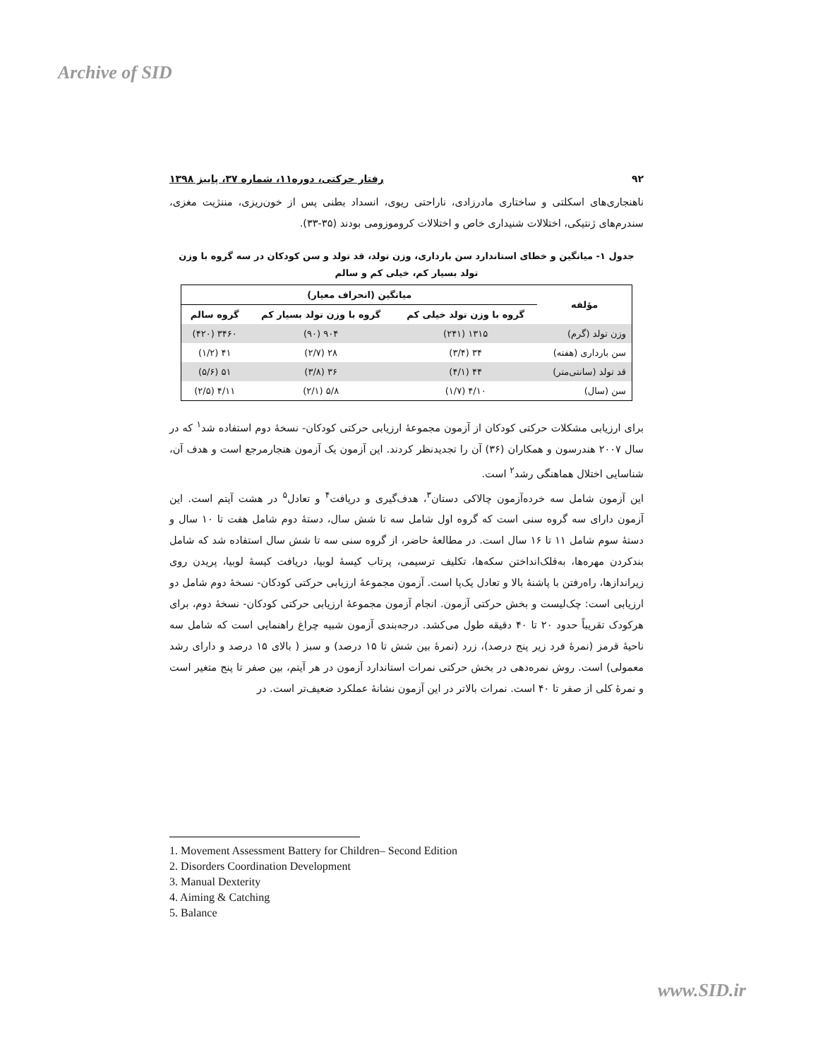Archive of SID
۹۲ رفتار حرکتی، دوره۱۱، شماره ۳۷، پاییز ۱۳۹۸
ناهنجاری‌های اسکلتی و ساختاری مادرزادی، ناراحتی ریوی، انسداد بطنی پس از خون‌ریزی، مننژیت مغزی، سندرم‌های ژنتیکی، اختلالات شنیداری خاص و اختلالات کروموزومی بودند (۳۵-۳۳).
جدول ۱- میانگین و خطای استاندارد سن بارداری، وزن تولد، قد تولد و سن کودکان در سه گروه با وزن
تولد بسیار کم، خیلی کم و سالم
| مؤلفه | میانگین (انحراف معیار) | | |
| --- | --- | --- | --- |
| | گروه با وزن تولد خیلی کم | گروه با وزن تولد بسیار کم | گروه سالم |
| وزن تولد (گرم) | ۱۳۱۵ (۲۴۱) | ۹۰۴ (۹۰) | ۳۴۶۰ (۴۲۰) |
| سن بارداری (هفته) | ۳۴ (۳/۴) | ۲۸ (۲/۷) | ۴۱ (۱/۲) |
| قد تولد (سانتی‌متر) | ۴۴ (۴/۱) | ۳۶ (۳/۸) | ۵۱ (۵/۶) |
| سن (سال) | ۴/۱۰ (۱/۷) | ۵/۸ (۲/۱) | ۴/۱۱ (۲/۵) |
برای ارزیابی مشکلات حرکتی کودکان از آزمون مجموعهٔ ارزیابی حرکتی کودکان- نسخهٔ دوم استفاده شد<sup>۱</sup> که در سال ۲۰۰۷ هندرسون و همکاران (۳۶) آن را تجدیدنظر کردند. این آزمون یک آزمون هنجارمرجع است و هدف آن، شناسایی اختلال هماهنگی رشد<sup>۲</sup> است.
این آزمون شامل سه خرده‌آزمون چالاکی دستان<sup>۳</sup>، هدف‌گیری و دریافت<sup>۴</sup> و تعادل<sup>۵</sup> در هشت آیتم است. این آزمون دارای سه گروه سنی است که گروه اول شامل سه تا شش سال، دستهٔ دوم شامل هفت تا ۱۰ سال و دستهٔ سوم شامل ۱۱ تا ۱۶ سال است. در مطالعهٔ حاضر، از گروه سنی سه تا شش سال استفاده شد که شامل بندکردن مهره‌ها، به‌قلک‌انداختن سکه‌ها، تکلیف ترسیمی، پرتاب کیسهٔ لوبیا، دریافت کیسهٔ لوبیا، پریدن روی زیراندازها، راه‌رفتن با پاشنهٔ بالا و تعادل یک‌پا است. آزمون مجموعهٔ ارزیابی حرکتی کودکان- نسخهٔ دوم شامل دو ارزیابی است: چک‌لیست و بخش حرکتی آزمون. انجام آزمون مجموعهٔ ارزیابی حرکتی کودکان- نسخهٔ دوم، برای هرکودک تقریباً حدود ۲۰ تا ۴۰ دقیقه طول می‌کشد. درجه‌بندی آزمون شبیه چراغ راهنمایی است که شامل سه ناحیهٔ قرمز (نمرهٔ فرد زیر پنج درصد)، زرد (نمرهٔ بین شش تا ۱۵ درصد) و سبز ( بالای ۱۵ درصد و دارای رشد معمولی) است. روش نمره‌دهی در بخش حرکتی نمرات استاندارد آزمون در هر آیتم، بین صفر تا پنج متغیر است و نمرهٔ کلی از صفر تا ۴۰ است. نمرات بالاتر در این آزمون نشانهٔ عملکرد ضعیف‌تر است. در
1. Movement Assessment Battery for Children– Second Edition
2. Disorders Coordination Development
3. Manual Dexterity
4. Aiming & Catching
5. Balance
www.SID.ir